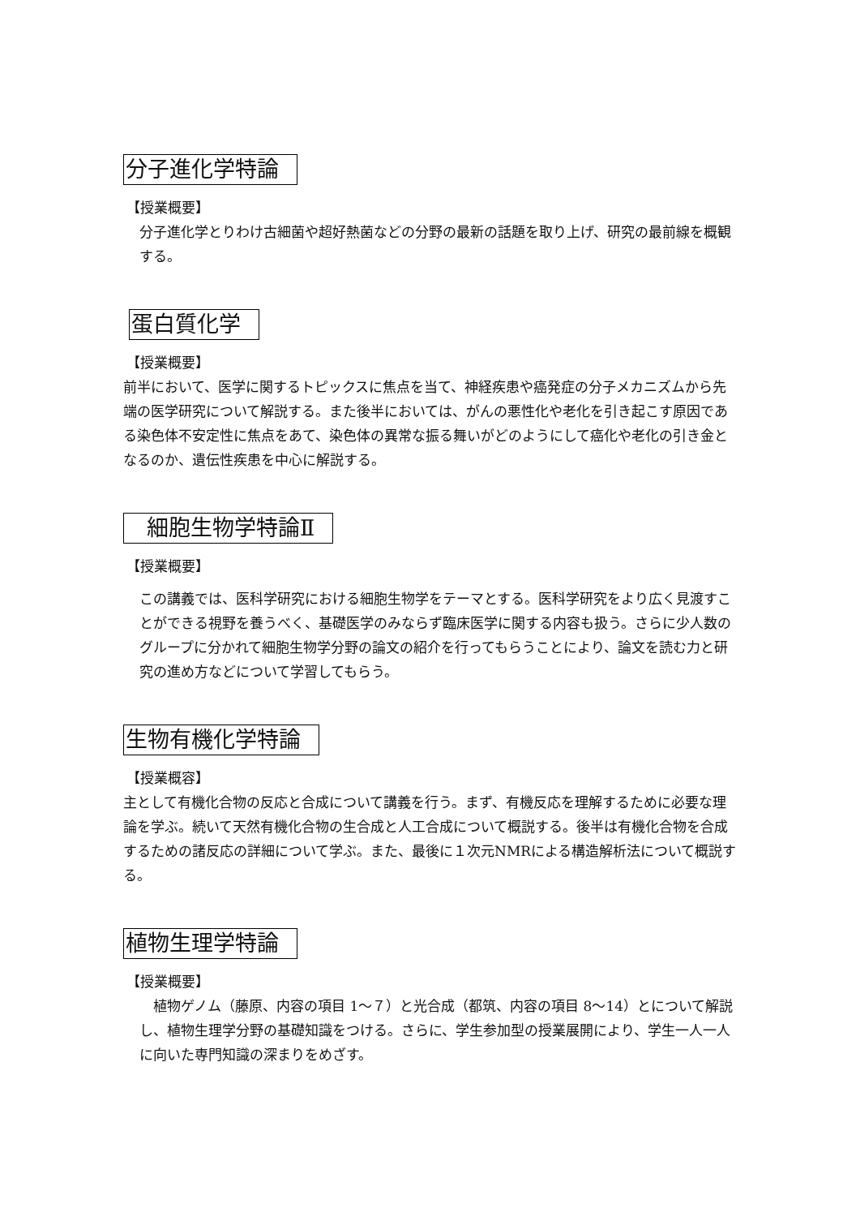分子進化学特論
【授業概要】
分子進化学とりわけ古細菌や超好熱菌などの分野の最新の話題を取り上げ、研究の最前線を概観する。
蛋白質化学
【授業概要】
前半において、医学に関するトピックスに焦点を当て、神経疾患や癌発症の分子メカニズムから先端の医学研究について解説する。また後半においては、がんの悪性化や老化を引き起こす原因である染色体不安定性に焦点をあて、染色体の異常な振る舞いがどのようにして癌化や老化の引き金となるのか、遺伝性疾患を中心に解説する。
細胞生物学特論Ⅱ
【授業概要】
この講義では、医科学研究における細胞生物学をテーマとする。医科学研究をより広く見渡すことができる視野を養うべく、基礎医学のみならず臨床医学に関する内容も扱う。さらに少人数のグループに分かれて細胞生物学分野の論文の紹介を行ってもらうことにより、論文を読む力と研究の進め方などについて学習してもらう。
生物有機化学特論
【授業概容】
主として有機化合物の反応と合成について講義を行う。まず、有機反応を理解するために必要な理論を学ぶ。続いて天然有機化合物の生合成と人工合成について概説する。後半は有機化合物を合成するための諸反応の詳細について学ぶ。また、最後に１次元NMRによる構造解析法について概説する。
植物生理学特論
【授業概要】
　植物ゲノム（藤原、内容の項目 1～７）と光合成（都筑、内容の項目 8～14）とについて解説し、植物生理学分野の基礎知識をつける。さらに、学生参加型の授業展開により、学生一人一人に向いた専門知識の深まりをめざす。